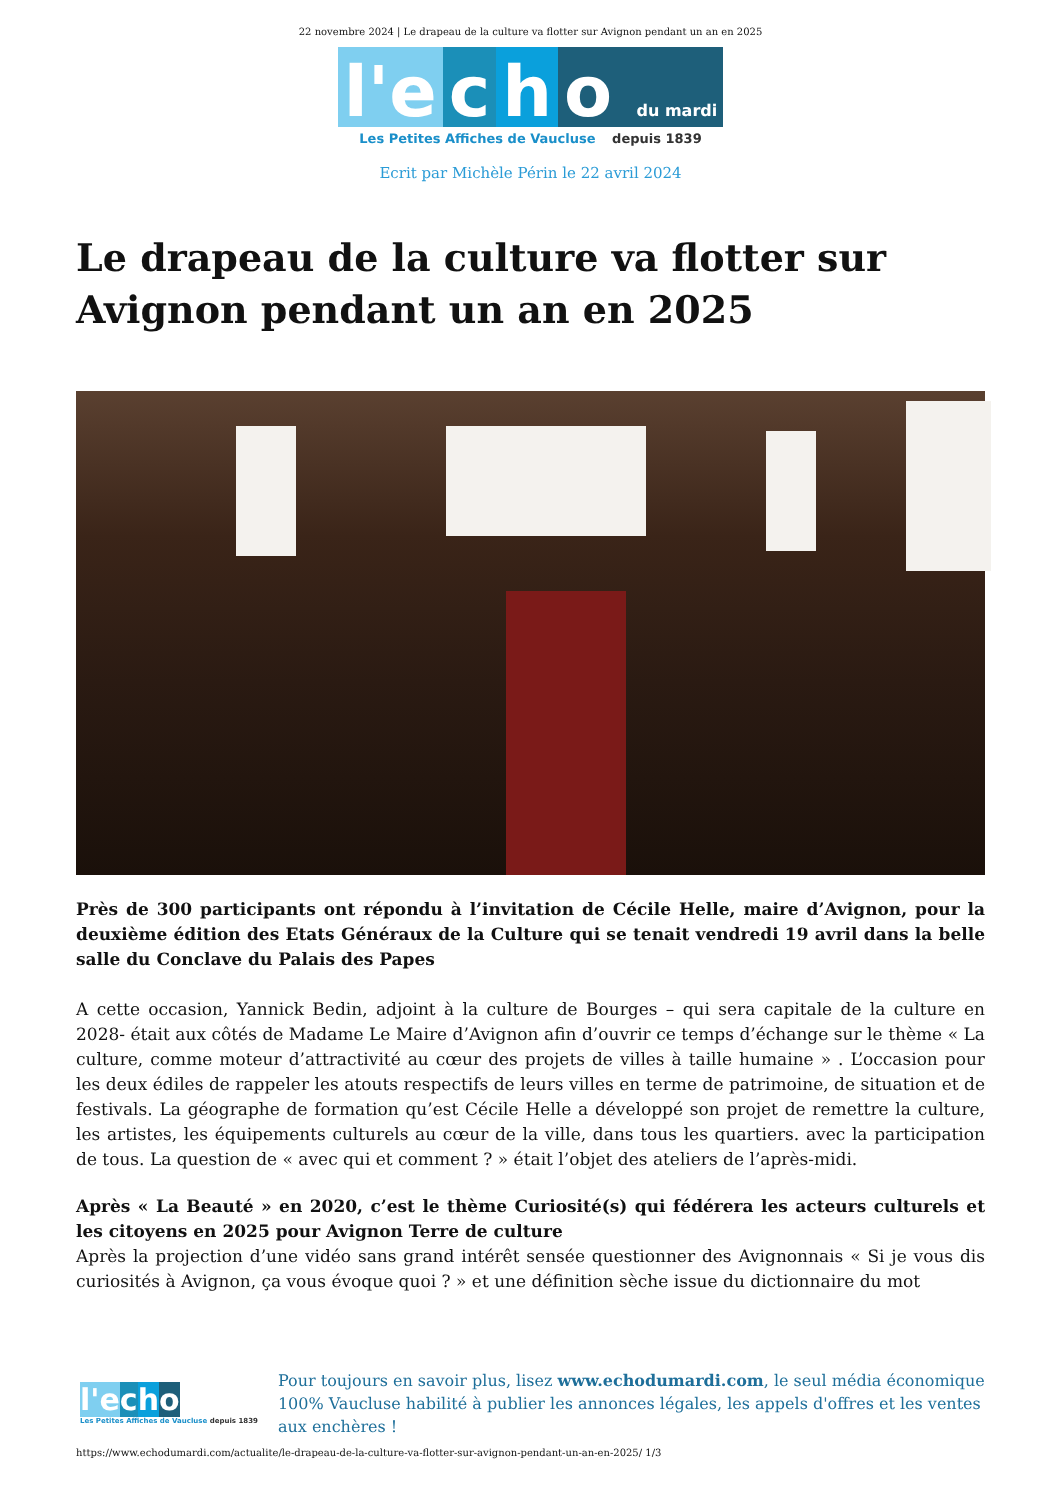22 novembre 2024 | Le drapeau de la culture va flotter sur Avignon pendant un an en 2025
l'e c h o du mardi
Les Petites Affiches de Vaucluse depuis 1839
Ecrit par Michèle Périn le 22 avril 2024
Le drapeau de la culture va flotter sur Avignon pendant un an en 2025
Près de 300 participants ont répondu à l’invitation de Cécile Helle, maire d’Avignon, pour la deuxième édition des Etats Généraux de la Culture qui se tenait vendredi 19 avril dans la belle salle du Conclave du Palais des Papes
A cette occasion, Yannick Bedin, adjoint à la culture de Bourges – qui sera capitale de la culture en 2028- était aux côtés de Madame Le Maire d’Avignon afin d’ouvrir ce temps d’échange sur le thème « La culture, comme moteur d’attractivité au cœur des projets de villes à taille humaine » . L’occasion pour les deux édiles de rappeler les atouts respectifs de leurs villes en terme de patrimoine, de situation et de festivals. La géographe de formation qu’est Cécile Helle a développé son projet de remettre la culture, les artistes, les équipements culturels au cœur de la ville, dans tous les quartiers. avec la participation de tous. La question de « avec qui et comment ? » était l’objet des ateliers de l’après-midi.
Après « La Beauté » en 2020, c’est le thème Curiosité(s) qui fédérera les acteurs culturels et les citoyens en 2025 pour Avignon Terre de culture
Après la projection d’une vidéo sans grand intérêt sensée questionner des Avignonnais « Si je vous dis curiosités à Avignon, ça vous évoque quoi ? » et une définition sèche issue du dictionnaire du mot
l'e cho
Les Petites Affiches de Vaucluse depuis 1839
Pour toujours en savoir plus, lisez www.echodumardi.com, le seul média économique 100% Vaucluse habilité à publier les annonces légales, les appels d'offres et les ventes aux enchères !
https://www.echodumardi.com/actualite/le-drapeau-de-la-culture-va-flotter-sur-avignon-pendant-un-an-en-2025/ 1/3